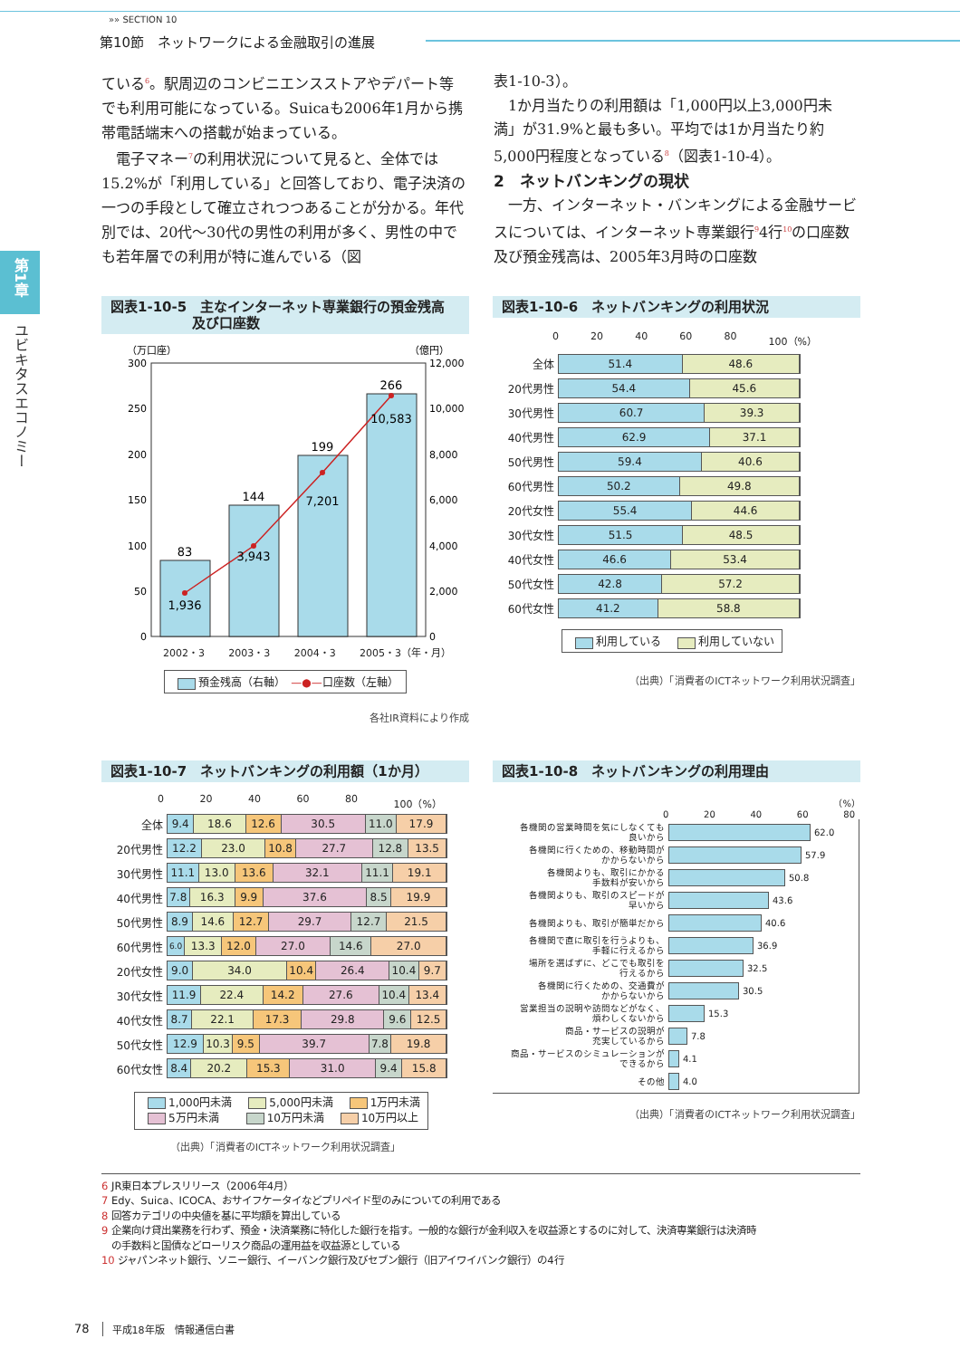»» SECTION 10
第10節　ネットワークによる金融取引の進展
第1章
ユビキタスエコノミー
ている<sup>6</sup>。駅周辺のコンビニエンスストアやデパート等でも利用可能になっている。Suicaも2006年1月から携帯電話端末への搭載が始まっている。
電子マネー<sup>7</sup>の利用状況について見ると、全体では15.2%が「利用している」と回答しており、電子決済の一つの手段として確立されつつあることが分かる。年代別では、20代〜30代の男性の利用が多く、男性の中でも若年層での利用が特に進んでいる（図
表1-10-3）。
1か月当たりの利用額は「1,000円以上3,000円未満」が31.9%と最も多い。平均では1か月当たり約5,000円程度となっている<sup>8</sup>（図表1-10-4）。
2　ネットバンキングの現状
一方、インターネット・バンキングによる金融サービスについては、インターネット専業銀行<sup>9</sup>4行<sup>10</sup>の口座数及び預金残高は、2005年3月時の口座数
図表1-10-5　主なインターネット専業銀行の預金残高
　　　　　　及び口座数
（万口座）
（億円）
300
250
200
150
100
50
0
12,000
10,000
8,000
6,000
4,000
2,000
0
83
1,936
144
3,943
199
7,201
266
10,583
2002・3 2003・3 2004・3 2005・3（年・月）
預金残高（右軸）　—●—口座数（左軸）
各社IR資料により作成
図表1-10-6　ネットバンキングの利用状況
0 20 40 60 80 100（%）
| 全体 | 51.4 48.6 |
| 20代男性 | 54.4 45.6 |
| 30代男性 | 60.7 39.3 |
| 40代男性 | 62.9 37.1 |
| 50代男性 | 59.4 40.6 |
| 60代男性 | 50.2 49.8 |
| 20代女性 | 55.4 44.6 |
| 30代女性 | 51.5 48.5 |
| 40代女性 | 46.6 53.4 |
| 50代女性 | 42.8 57.2 |
| 60代女性 | 41.2 58.8 |
利用している　 利用していない
（出典）「消費者のICTネットワーク利用状況調査」
図表1-10-7　ネットバンキングの利用額（1か月）
0 20 40 60 80 100（%）
| 全体 | 9.4 18.6 12.6 30.5 11.0 17.9 |
| 20代男性 | 12.2 23.0 10.8 27.7 12.8 13.5 |
| 30代男性 | 11.1 13.0 13.6 32.1 11.1 19.1 |
| 40代男性 | 7.8 16.3 9.9 37.6 8.5 19.9 |
| 50代男性 | 8.9 14.6 12.7 29.7 12.7 21.5 |
| 60代男性 | 6.0 13.3 12.0 27.0 14.6 27.0 |
| 20代女性 | 9.0 34.0 10.4 26.4 10.4 9.7 |
| 30代女性 | 11.9 22.4 14.2 27.6 10.4 13.4 |
| 40代女性 | 8.7 22.1 17.3 29.8 9.6 12.5 |
| 50代女性 | 12.9 10.3 9.5 39.7 7.8 19.8 |
| 60代女性 | 8.4 20.2 15.3 31.0 9.4 15.8 |
1,000円未満　 5,000円未満　 1万円未満
5万円未満　　 10万円未満　 10万円以上
（出典）「消費者のICTネットワーク利用状況調査」
図表1-10-8　ネットバンキングの利用理由
（%）
0 20 40 60 80
各機関の営業時間を気にしなくても
良いから
62.0
各機関に行くための、移動時間が
かからないから
57.9
各機関よりも、取引にかかる
手数料が安いから
50.8
各機関よりも、取引のスピードが
早いから
43.6
各機関よりも、取引が簡単だから
40.6
各機関で直に取引を行うよりも、
手軽に行えるから
36.9
場所を選ばずに、どこでも取引を
行えるから
32.5
各機関に行くための、交通費が
かからないから
30.5
営業担当の説明や訪問などがなく、
煩わしくないから
15.3
商品・サービスの説明が
充実しているから
7.8
商品・サービスのシミュレーションが
できるから
4.1
その他
4.0
（出典）「消費者のICTネットワーク利用状況調査」
6 JR東日本プレスリリース（2006年4月）
7 Edy、Suica、ICOCA、おサイフケータイなどプリペイド型のみについての利用である
8 回答カテゴリの中央値を基に平均額を算出している
9 企業向け貸出業務を行わず、預金・決済業務に特化した銀行を指す。一般的な銀行が金利収入を収益源とするのに対して、決済専業銀行は決済時
　の手数料と国債などローリスク商品の運用益を収益源としている
10 ジャパンネット銀行、ソニー銀行、イーバンク銀行及びセブン銀行（旧アイワイバンク銀行）の4行
78 平成18年版　情報通信白書